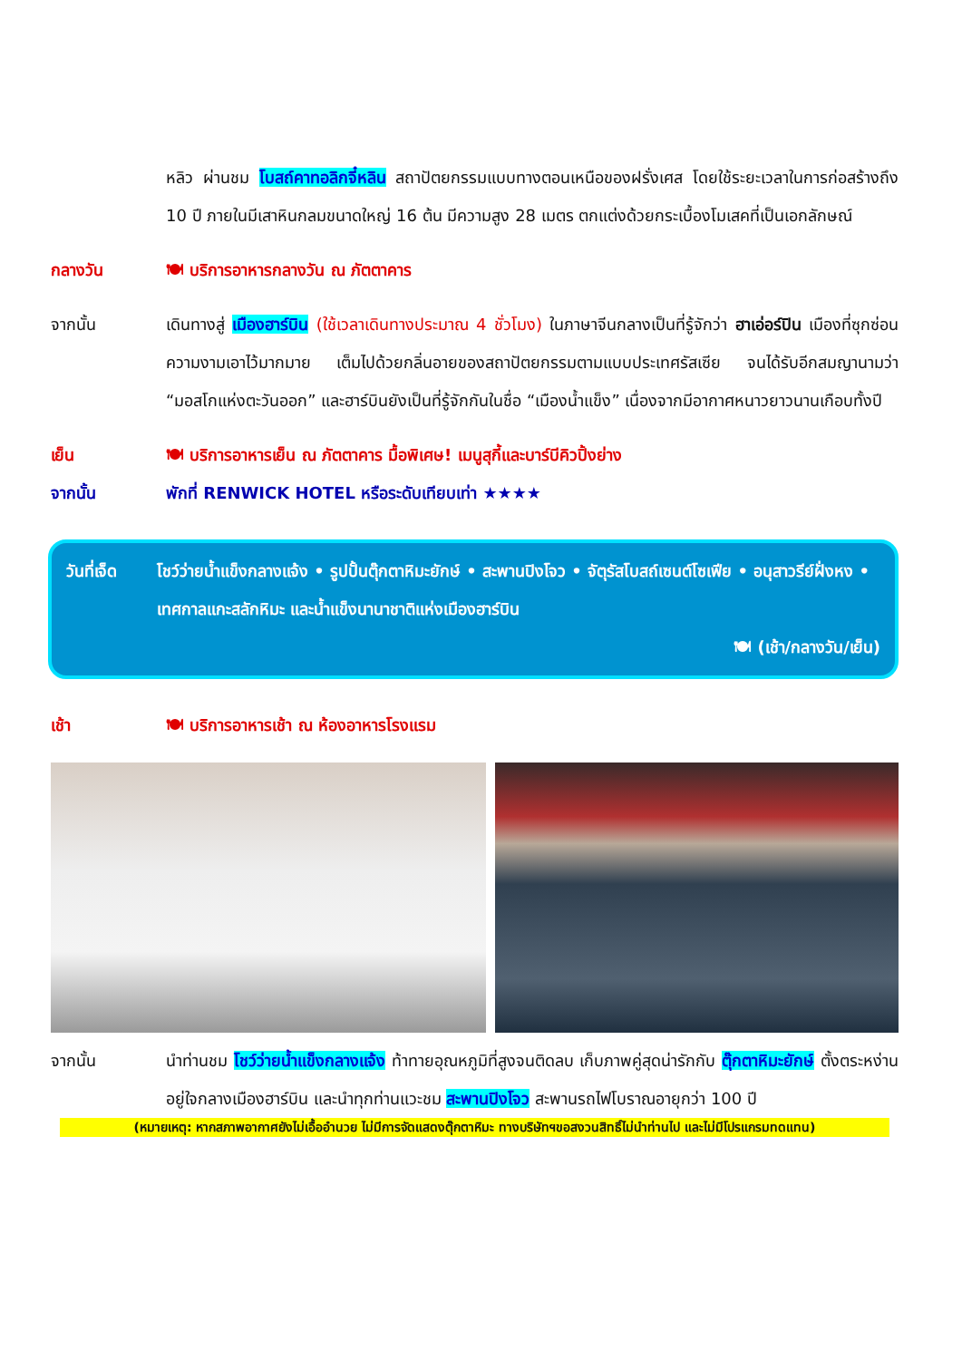หลิว ผ่านชม โบสถ์คาทอลิกจี๋หลิน สถาปัตยกรรมแบบทางตอนเหนือของฝรั่งเศส โดยใช้ระยะเวลาในการก่อสร้างถึง 10 ปี ภายในมีเสาหินกลมขนาดใหญ่ 16 ต้น มีความสูง 28 เมตร ตกแต่งด้วยกระเบื้องโมเสคที่เป็นเอกลักษณ์
กลางวัน 🍽 บริการอาหารกลางวัน ณ ภัตตาคาร
จากนั้น เดินทางสู่ เมืองฮาร์บิน (ใช้เวลาเดินทางประมาณ 4 ชั่วโมง) ในภาษาจีนกลางเป็นที่รู้จักว่า ฮาเอ่อร์ปิน เมืองที่ซุกซ่อนความงามเอาไว้มากมาย เต็มไปด้วยกลิ่นอายของสถาปัตยกรรมตามแบบประเทศรัสเซีย จนได้รับอีกสมญานามว่า “มอสโกแห่งตะวันออก” และฮาร์บินยังเป็นที่รู้จักกันในชื่อ “เมืองน้ำแข็ง” เนื่องจากมีอากาศหนาวยาวนานเกือบทั้งปี
เย็น 🍽 บริการอาหารเย็น ณ ภัตตาคาร มื้อพิเศษ! เมนูสุกี้และบาร์บีคิวปิ้งย่าง
จากนั้น พักที่ RENWICK HOTEL หรือระดับเทียบเท่า ★★★★
วันที่เจ็ด
โชว์ว่ายน้ำแข็งกลางแจ้ง • รูปปั้นตุ๊กตาหิมะยักษ์ • สะพานปิงโจว • จัตุรัสโบสถ์เซนต์โซเฟีย • อนุสาวรีย์ฝั่งหง • เทศกาลแกะสลักหิมะ และน้ำแข็งนานาชาติแห่งเมืองฮาร์บิน
🍽 (เช้า/กลางวัน/เย็น)
เช้า 🍽 บริการอาหารเช้า ณ ห้องอาหารโรงแรม
จากนั้น นำท่านชม โชว์ว่ายน้ำแข็งกลางแจ้ง ท้าทายอุณหภูมิที่สูงจนติดลบ เก็บภาพคู่สุดน่ารักกับ ตุ๊กตาหิมะยักษ์ ตั้งตระหง่านอยู่ใจกลางเมืองฮาร์บิน และนำทุกท่านแวะชม สะพานปิงโจว สะพานรถไฟโบราณอายุกว่า 100 ปี
(หมายเหตุ: หากสภาพอากาศยังไม่เอื้ออำนวย ไม่มีการจัดแสดงตุ๊กตาหิมะ ทางบริษัทฯขอสงวนสิทธิ์ไม่นำท่านไป และไม่มีโปรแกรมทดแทน)